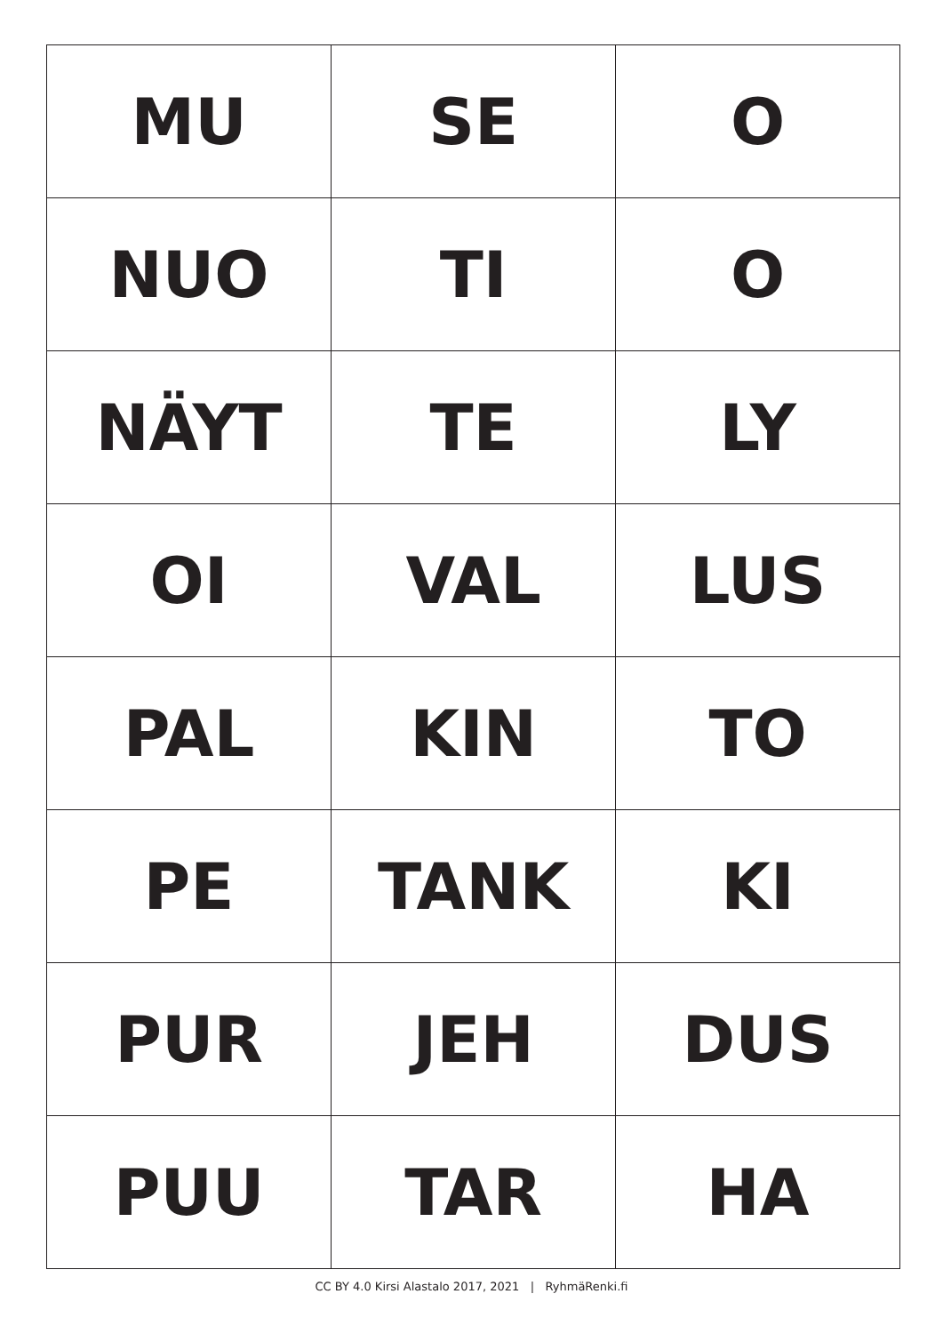| MU | SE | O |
| NUO | TI | O |
| NÄYT | TE | LY |
| OI | VAL | LUS |
| PAL | KIN | TO |
| PE | TANK | KI |
| PUR | JEH | DUS |
| PUU | TAR | HA |
CC BY 4.0 Kirsi Alastalo 2017, 2021 | RyhmäRenki.fi